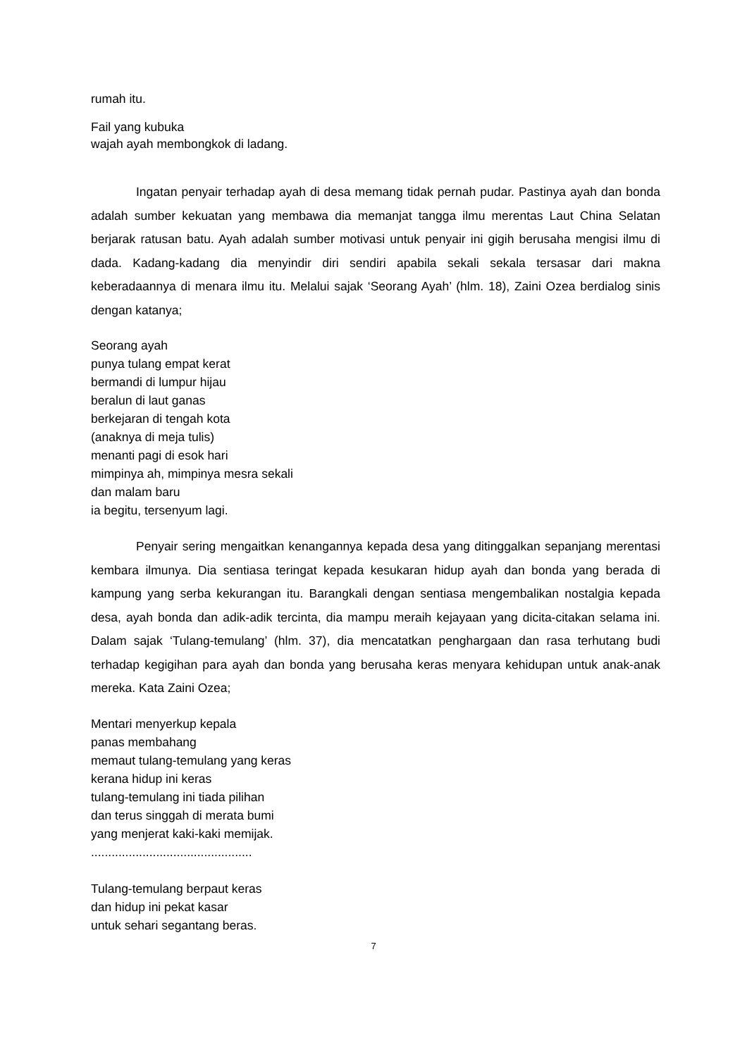rumah itu.
Fail yang kubuka
wajah ayah membongkok di ladang.
Ingatan penyair terhadap ayah di desa memang tidak pernah pudar. Pastinya ayah dan bonda adalah sumber kekuatan yang membawa dia memanjat tangga ilmu merentas Laut China Selatan berjarak ratusan batu. Ayah adalah sumber motivasi untuk penyair ini gigih berusaha mengisi ilmu di dada. Kadang-kadang dia menyindir diri sendiri apabila sekali sekala tersasar dari makna keberadaannya di menara ilmu itu. Melalui sajak ‘Seorang Ayah’ (hlm. 18), Zaini Ozea berdialog sinis dengan katanya;
Seorang ayah
punya tulang empat kerat
bermandi di lumpur hijau
beralun di laut ganas
berkejaran di tengah kota
(anaknya di meja tulis)
menanti pagi di esok hari
mimpinya ah, mimpinya mesra sekali
dan malam baru
ia begitu, tersenyum lagi.
Penyair sering mengaitkan kenangannya kepada desa yang ditinggalkan sepanjang merentasi kembara ilmunya. Dia sentiasa teringat kepada kesukaran hidup ayah dan bonda yang berada di kampung yang serba kekurangan itu. Barangkali dengan sentiasa mengembalikan nostalgia kepada desa, ayah bonda dan adik-adik tercinta, dia mampu meraih kejayaan yang dicita-citakan selama ini. Dalam sajak ‘Tulang-temulang’ (hlm. 37), dia mencatatkan penghargaan dan rasa terhutang budi terhadap kegigihan para ayah dan bonda yang berusaha keras menyara kehidupan untuk anak-anak mereka. Kata Zaini Ozea;
Mentari menyerkup kepala
panas membahang
memaut tulang-temulang yang keras
kerana hidup ini keras
tulang-temulang ini tiada pilihan
dan terus singgah di merata bumi
yang menjerat kaki-kaki memijak.
...............................................
Tulang-temulang berpaut keras
dan hidup ini pekat kasar
untuk sehari segantang beras.
7